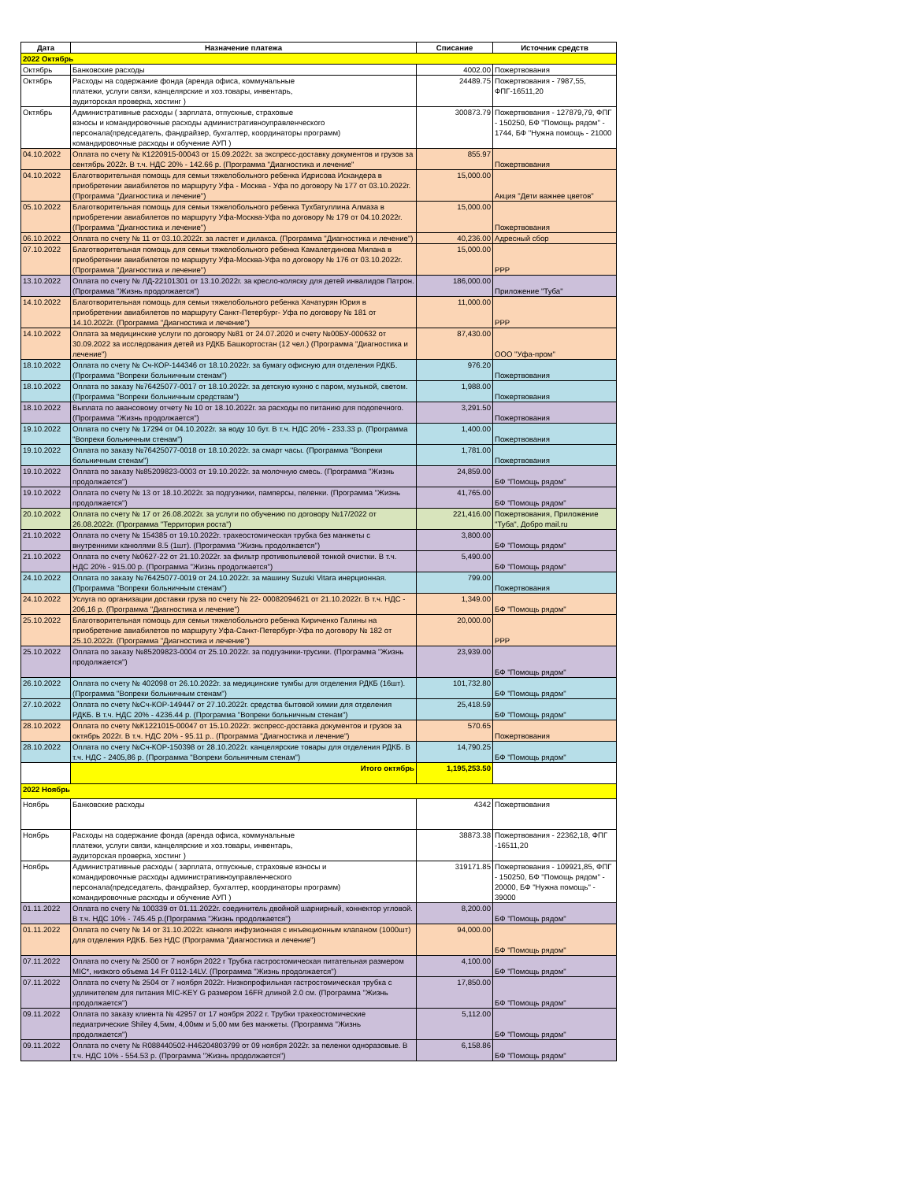| Дата | Назначение платежа | Списание | Источник средств |
| --- | --- | --- | --- |
| 2022 Октябрь | | | |
| Октябрь | Банковские расходы | 4002.00 | Пожертвования |
| Октябрь | Расходы на содержание фонда (аренда офиса, коммунальные платежи, услуги связи, канцелярские и хоз.товары, инвентарь, аудиторская проверка, хостинг ) | 24489.75 | Пожертвования - 7987,55, ФПГ-16511,20 |
| Октябрь | Административные расходы ( зарплата, отпускные, страховые взносы и командировочные расходы административноуправленческого персонала(председатель, фандрайзер, бухгалтер, координаторы программ) командировочные расходы и обучение АУП ) | 300873.79 | Пожертвования - 127879,79, ФПГ - 150250, БФ "Помощь рядом" - 1744, БФ "Нужна помощь - 21000 |
| 04.10.2022 | Оплата по счету № К1220915-00043 от 15.09.2022г. за экспресс-доставку документов и грузов за сентябрь 2022г. В т.ч. НДС 20% - 142.66 р. (Программа "Диагностика и лечение" | 855.97 | Пожертвования |
| 04.10.2022 | Благотворительная помощь для семьи тяжелобольного ребенка Идрисова Искандера в приобретении авиабилетов по маршруту Уфа - Москва - Уфа по договору № 177 от 03.10.2022г. (Программа "Диагностика и лечение") | 15,000.00 | Акция "Дети важнее цветов" |
| 05.10.2022 | Благотворительная помощь для семьи тяжелобольного ребенка Тухбатуллина Алмаза в приобретении авиабилетов по маршруту Уфа-Москва-Уфа по договору № 179 от 04.10.2022г. (Программа "Диагностика и лечение") | 15,000.00 | Пожертвования |
| 06.10.2022 | Оплата по счету № 11 от 03.10.2022г. за ластет и дилакса. (Программа "Диагностика и лечение") | 40,236.00 | Адресный сбор |
| 07.10.2022 | Благотворительная помощь для семьи тяжелобольного ребенка Камалетдинова Милана в приобретении авиабилетов по маршруту Уфа-Москва-Уфа по договору № 176 от 03.10.2022г. (Программа "Диагностика и лечение") | 15,000.00 | РРР |
| 13.10.2022 | Оплата по счету № ЛД-22101301 от 13.10.2022г. за кресло-коляску для детей инвалидов Патрон. (Программа "Жизнь продолжается") | 186,000.00 | Приложение "Туба" |
| 14.10.2022 | Благотворительная помощь для семьи тяжелобольного ребенка Хачатурян Юрия в приобретении авиабилетов по маршруту Санкт-Петербург- Уфа по договору № 181 от 14.10.2022г. (Программа "Диагностика и лечение") | 11,000.00 | РРР |
| 14.10.2022 | Оплата за медицинские услуги по договору №81 от 24.07.2020 и счету №00БУ-000632 от 30.09.2022 за исследования детей из РДКБ Башкортостан (12 чел.) (Программа "Диагностика и лечение") | 87,430.00 | ООО "Уфа-пром" |
| 18.10.2022 | Оплата по счету № Сч-КОР-144346 от 18.10.2022г. за бумагу офисную для отделения РДКБ. (Программа "Вопреки больничным стенам") | 976.20 | Пожертвования |
| 18.10.2022 | Оплата по заказу №76425077-0017 от 18.10.2022г. за детскую кухню с паром, музыкой, светом. (Программа "Вопреки больничным средствам") | 1,988.00 | Пожертвования |
| 18.10.2022 | Выплата по авансовому отчету № 10 от 18.10.2022г. за расходы по питанию для подопечного. (Программа "Жизнь продолжается") | 3,291.50 | Пожертвования |
| 19.10.2022 | Оплата по счету № 17294 от 04.10.2022г. за воду 10 бут. В т.ч. НДС 20% - 233.33 р. (Программа "Вопреки больничным стенам") | 1,400.00 | Пожертвования |
| 19.10.2022 | Оплата по заказу №76425077-0018 от 18.10.2022г. за смарт часы. (Программа "Вопреки больничным стенам") | 1,781.00 | Пожертвования |
| 19.10.2022 | Оплата по заказу №85209823-0003 от 19.10.2022г. за молочную смесь. (Программа "Жизнь продолжается") | 24,859.00 | БФ "Помощь рядом" |
| 19.10.2022 | Оплата по счету № 13 от 18.10.2022г. за подгузники, памперсы, пеленки. (Программа "Жизнь продолжается") | 41,765.00 | БФ "Помощь рядом" |
| 20.10.2022 | Оплата по счету № 17 от 26.08.2022г. за услуги по обучению по договору №17/2022 от 26.08.2022г. (Программа "Территория роста") | 221,416.00 | Пожертвования, Приложение "Туба", Добро mail.ru |
| 21.10.2022 | Оплата по счету № 154385 от 19.10.2022г. трахеостомическая трубка без манжеты с внутренними канюлями 8.5 (1шт). (Программа "Жизнь продолжается") | 3,800.00 | БФ "Помощь рядом" |
| 21.10.2022 | Оплата по счету №0627-22 от 21.10.2022г. за фильтр противопылевой тонкой очистки. В т.ч. НДС 20% - 915.00 р. (Программа "Жизнь продолжается") | 5,490.00 | БФ "Помощь рядом" |
| 24.10.2022 | Оплата по заказу №76425077-0019 от 24.10.2022г. за машину Suzuki Vitara инерционная. (Программа "Вопреки больничным стенам") | 799.00 | Пожертвования |
| 24.10.2022 | Услуга по организации доставки груза по счету № 22- 00082094621 от 21.10.2022г. В т.ч. НДС - 206,16 р. (Программа "Диагностика и лечение") | 1,349.00 | БФ "Помощь рядом" |
| 25.10.2022 | Благотворительная помощь для семьи тяжелобольного ребенка Кириченко Галины на приобретение авиабилетов по маршруту Уфа-Санкт-Петербург-Уфа по договору № 182 от 25.10.2022г. (Программа "Диагностика и лечение") | 20,000.00 | РРР |
| 25.10.2022 | Оплата по заказу №85209823-0004 от 25.10.2022г. за подгузники-трусики. (Программа "Жизнь продолжается") | 23,939.00 | БФ "Помощь рядом" |
| 26.10.2022 | Оплата по счету № 402098 от 26.10.2022г. за медицинские тумбы для отделения РДКБ (16шт). (Программа "Вопреки больничным стенам") | 101,732.80 | БФ "Помощь рядом" |
| 27.10.2022 | Оплата по счету №Сч-КОР-149447 от 27.10.2022г. средства бытовой химии для отделения РДКБ. В т.ч. НДС 20% - 4236.44 р. (Программа "Вопреки больничным стенам") | 25,418.59 | БФ "Помощь рядом" |
| 28.10.2022 | Оплата по счету №К1221015-00047 от 15.10.2022г. экспресс-доставка документов и грузов за октябрь 2022г. В т.ч. НДС 20% - 95.11 р.. (Программа "Диагностика и лечение") | 570.65 | Пожертвования |
| 28.10.2022 | Оплата по счету №Сч-КОР-150398 от 28.10.2022г. канцелярские товары для отделения РДКБ. В т.ч. НДС - 2405,86 р. (Программа "Вопреки больничным стенам") | 14,790.25 | БФ "Помощь рядом" |
| | Итого октябрь | 1,195,253.50 | |
| 2022 Ноябрь | | | |
| Ноябрь | Банковские расходы | 4342 | Пожертвования |
| Ноябрь | Расходы на содержание фонда (аренда офиса, коммунальные платежи, услуги связи, канцелярские и хоз.товары, инвентарь, аудиторская проверка, хостинг ) | 38873.38 | Пожертвования - 22362,18, ФПГ -16511,20 |
| Ноябрь | Административные расходы ( зарплата, отпускные, страховые взносы и командировочные расходы административноуправленческого персонала(председатель, фандрайзер, бухгалтер, координаторы программ) командировочные расходы и обучение АУП ) | 319171.85 | Пожертвования - 109921,85, ФПГ - 150250, БФ "Помощь рядом" - 20000, БФ "Нужна помощь" - 39000 |
| 01.11.2022 | Оплата по счету № 100339 от 01.11.2022г. соединитель двойной шарнирный, коннектор угловой. В т.ч. НДС 10% - 745.45 р.(Программа "Жизнь продолжается") | 8,200.00 | БФ "Помощь рядом" |
| 01.11.2022 | Оплата по счету № 14 от 31.10.2022г. канюля инфузионная с инъекционным клапаном (1000шт) для отделения РДКБ. Без НДС (Программа "Диагностика и лечение") | 94,000.00 | БФ "Помощь рядом" |
| 07.11.2022 | Оплата по счету № 2500 от 7 ноября 2022 г Трубка гастростомическая питательная размером MIC*, низкого объема 14 Fr 0112-14LV. (Программа "Жизнь продолжается") | 4,100.00 | БФ "Помощь рядом" |
| 07.11.2022 | Оплата по счету № 2504 от 7 ноября 2022г. Низкопрофильная гастростомическая трубка с удлинителем для питания MIC-KEY G размером 16FR длиной 2.0 см. (Программа "Жизнь продолжается") | 17,850.00 | БФ "Помощь рядом" |
| 09.11.2022 | Оплата по заказу клиента № 42957 от 17 ноября 2022 г. Трубки трахеостомические педиатрические Shiley 4,5мм, 4,00мм и 5,00 мм без манжеты. (Программа "Жизнь продолжается") | 5,112.00 | БФ "Помощь рядом" |
| 09.11.2022 | Оплата по счету № R088440502-H46204803799 от 09 ноября 2022г. за пеленки одноразовые. В т.ч. НДС 10% - 554.53 р. (Программа "Жизнь продолжается") | 6,158.86 | БФ "Помощь рядом" |